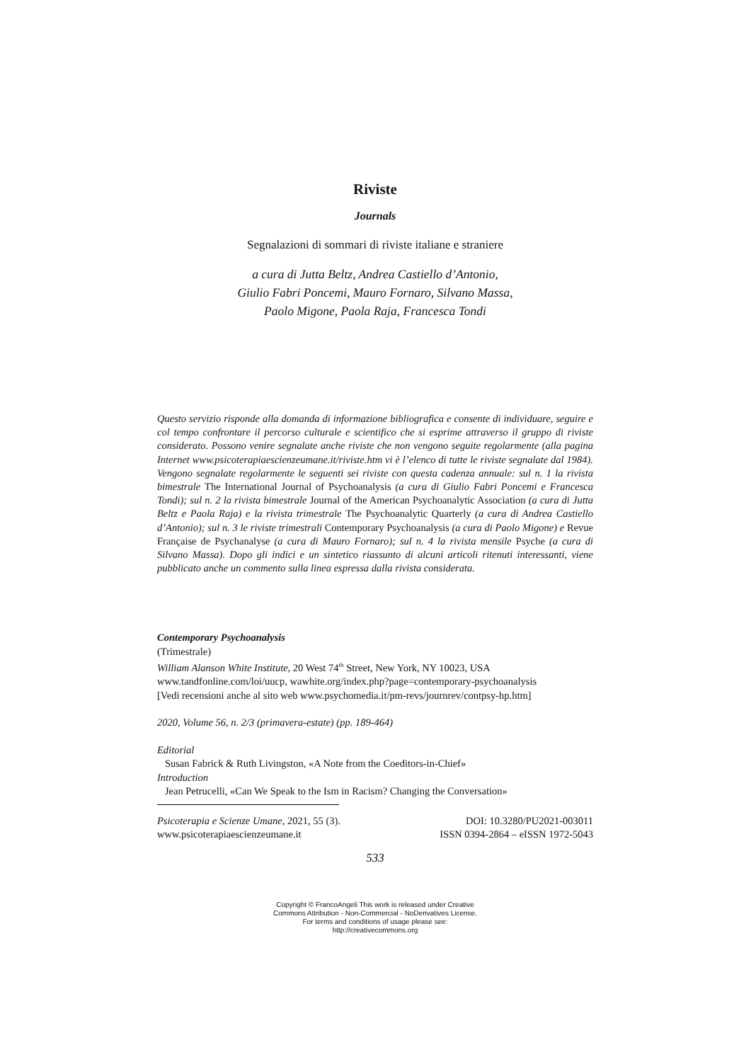Riviste
Journals
Segnalazioni di sommari di riviste italiane e straniere
a cura di Jutta Beltz, Andrea Castiello d’Antonio,
Giulio Fabri Poncemi, Mauro Fornaro, Silvano Massa,
Paolo Migone, Paola Raja, Francesca Tondi
Questo servizio risponde alla domanda di informazione bibliografica e consente di individuare, seguire e col tempo confrontare il percorso culturale e scientifico che si esprime attraverso il gruppo di riviste considerato. Possono venire segnalate anche riviste che non vengono seguite regolarmente (alla pagina Internet www.psicoterapiaescienzeumane.it/riviste.htm vi è l’elenco di tutte le riviste segnalate dal 1984). Vengono segnalate regolarmente le seguenti sei riviste con questa cadenza annuale: sul n. 1 la rivista bimestrale The International Journal of Psychoanalysis (a cura di Giulio Fabri Poncemi e Francesca Tondi); sul n. 2 la rivista bimestrale Journal of the American Psychoanalytic Association (a cura di Jutta Beltz e Paola Raja) e la rivista trimestrale The Psychoanalytic Quarterly (a cura di Andrea Castiello d’Antonio); sul n. 3 le riviste trimestrali Contemporary Psychoanalysis (a cura di Paolo Migone) e Revue Française de Psychanalyse (a cura di Mauro Fornaro); sul n. 4 la rivista mensile Psyche (a cura di Silvano Massa). Dopo gli indici e un sintetico riassunto di alcuni articoli ritenuti interessanti, viene pubblicato anche un commento sulla linea espressa dalla rivista considerata.
Contemporary Psychoanalysis
(Trimestrale)
William Alanson White Institute, 20 West 74<sup>th</sup> Street, New York, NY 10023, USA
www.tandfonline.com/loi/uucp, wawhite.org/index.php?page=contemporary-psychoanalysis
[Vedi recensioni anche al sito web www.psychomedia.it/pm-revs/journrev/contpsy-hp.htm]
2020, Volume 56, n. 2/3 (primavera-estate) (pp. 189-464)
Editorial
Susan Fabrick & Ruth Livingston, «A Note from the Coeditors-in-Chief»
Introduction
Jean Petrucelli, «Can We Speak to the Ism in Racism? Changing the Conversation»
Psicoterapia e Scienze Umane, 2021, 55 (3).
www.psicoterapiaescienzeumane.it DOI: 10.3280/PU2021-003011
ISSN 0394-2864 – eISSN 1972-5043
533
Copyright © FrancoAngeli This work is released under Creative
Commons Attribution - Non-Commercial - NoDerivatives License.
For terms and conditions of usage please see:
http://creativecommons.org